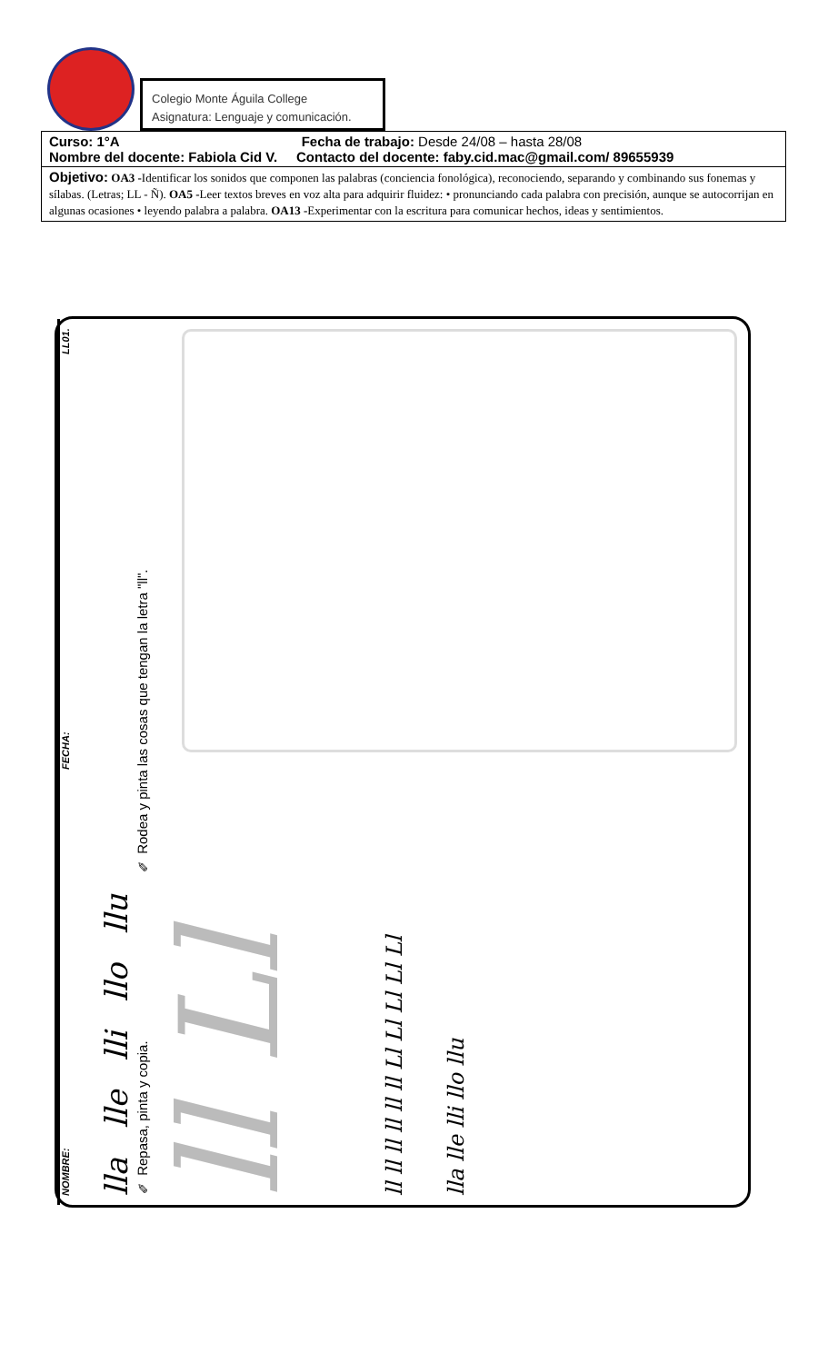Colegio Monte Águila College
Asignatura: Lenguaje y comunicación.
| Curso: 1°A Fecha de trabajo: Desde 24/08 – hasta 28/08 Nombre del docente: Fabiola Cid V. Contacto del docente: faby.cid.mac@gmail.com/ 89655939 |
| Objetivo: OA3 - Identificar los sonidos que componen las palabras (conciencia fonológica), reconociendo, separando y combinando sus fonemas y sílabas. (Letras; LL - Ñ). OA5 - Leer textos breves en voz alta para adquirir fluidez: • pronunciando cada palabra con precisión, aunque se autocorrijan en algunas ocasiones • leyendo palabra a palabra. OA13 - Experimentar con la escritura para comunicar hechos, ideas y sentimientos. |
NOMBRE: FECHA: LL01.
lla lle lli llo llu
✎ Repasa, pinta y copia. ✎ Rodea y pinta las cosas que tengan la letra "ll".
ll Ll
ll ll ll ll ll ll Ll Ll Ll Ll Ll
lla lle lli llo llu